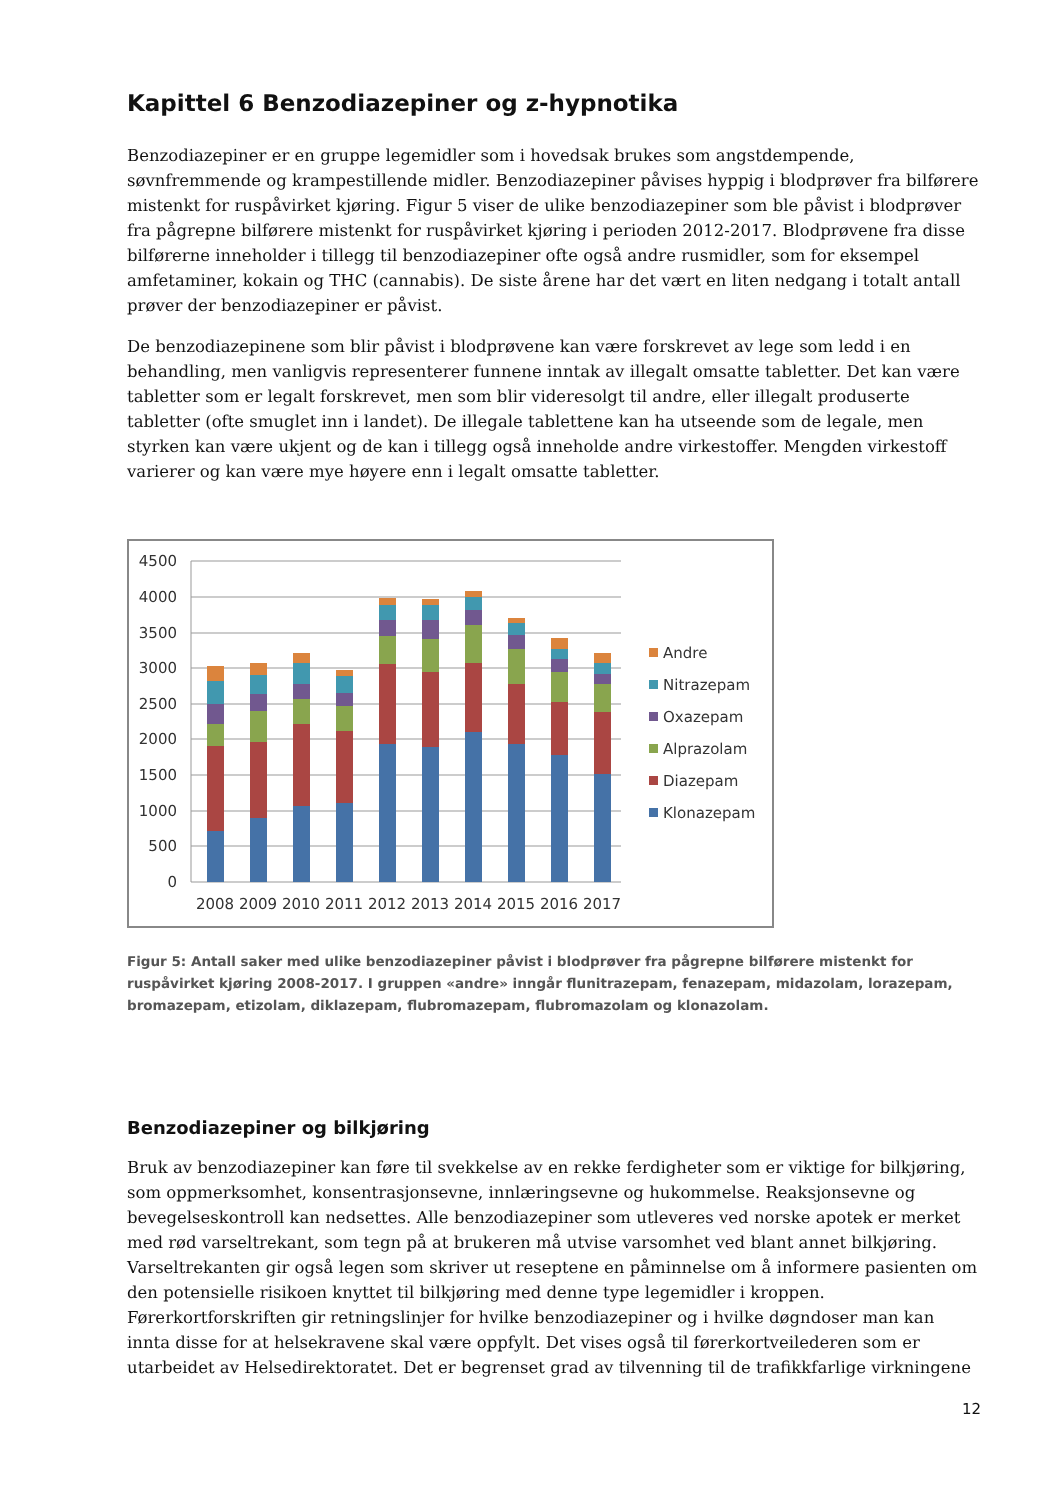Kapittel 6 Benzodiazepiner og z-hypnotika
Benzodiazepiner er en gruppe legemidler som i hovedsak brukes som angstdempende, søvnfremmende og krampestillende midler. Benzodiazepiner påvises hyppig i blodprøver fra bilførere mistenkt for ruspåvirket kjøring. Figur 5 viser de ulike benzodiazepiner som ble påvist i blodprøver fra pågrepne bilførere mistenkt for ruspåvirket kjøring i perioden 2012-2017. Blodprøvene fra disse bilførerne inneholder i tillegg til benzodiazepiner ofte også andre rusmidler, som for eksempel amfetaminer, kokain og THC (cannabis). De siste årene har det vært en liten nedgang i totalt antall prøver der benzodiazepiner er påvist.
De benzodiazepinene som blir påvist i blodprøvene kan være forskrevet av lege som ledd i en behandling, men vanligvis representerer funnene inntak av illegalt omsatte tabletter. Det kan være tabletter som er legalt forskrevet, men som blir videresolgt til andre, eller illegalt produserte tabletter (ofte smuglet inn i landet). De illegale tablettene kan ha utseende som de legale, men styrken kan være ukjent og de kan i tillegg også inneholde andre virkestoffer. Mengden virkestoff varierer og kan være mye høyere enn i legalt omsatte tabletter.
4500
4000
3500
3000
2500
2000
1500
1000
500
0
2008
2009
2010
2011
2012
2013
2014
2015
2016
2017
Andre
Nitrazepam
Oxazepam
Alprazolam
Diazepam
Klonazepam
Figur 5: Antall saker med ulike benzodiazepiner påvist i blodprøver fra pågrepne bilførere mistenkt for ruspåvirket kjøring 2008-2017. I gruppen «andre» inngår flunitrazepam, fenazepam, midazolam, lorazepam, bromazepam, etizolam, diklazepam, flubromazepam, flubromazolam og klonazolam.
Benzodiazepiner og bilkjøring
Bruk av benzodiazepiner kan føre til svekkelse av en rekke ferdigheter som er viktige for bilkjøring, som oppmerksomhet, konsentrasjonsevne, innlæringsevne og hukommelse. Reaksjonsevne og bevegelseskontroll kan nedsettes. Alle benzodiazepiner som utleveres ved norske apotek er merket med rød varseltrekant, som tegn på at brukeren må utvise varsomhet ved blant annet bilkjøring. Varseltrekanten gir også legen som skriver ut reseptene en påminnelse om å informere pasienten om den potensielle risikoen knyttet til bilkjøring med denne type legemidler i kroppen. Førerkortforskriften gir retningslinjer for hvilke benzodiazepiner og i hvilke døgndoser man kan innta disse for at helsekravene skal være oppfylt. Det vises også til førerkortveilederen som er utarbeidet av Helsedirektoratet. Det er begrenset grad av tilvenning til de trafikkfarlige virkningene
12